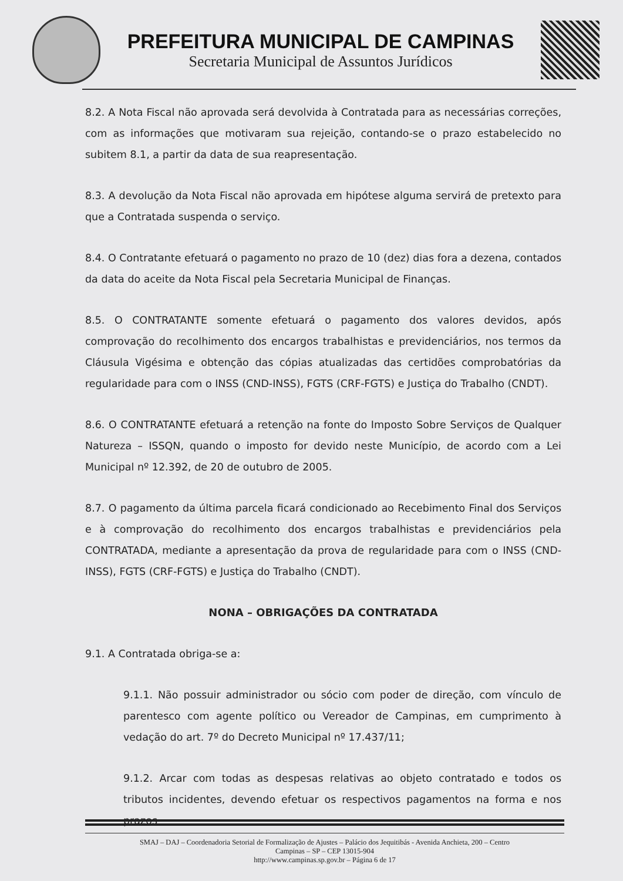PREFEITURA MUNICIPAL DE CAMPINAS
Secretaria Municipal de Assuntos Jurídicos
8.2. A Nota Fiscal não aprovada será devolvida à Contratada para as necessárias correções, com as informações que motivaram sua rejeição, contando-se o prazo estabelecido no subitem 8.1, a partir da data de sua reapresentação.
8.3. A devolução da Nota Fiscal não aprovada em hipótese alguma servirá de pretexto para que a Contratada suspenda o serviço.
8.4. O Contratante efetuará o pagamento no prazo de 10 (dez) dias fora a dezena, contados da data do aceite da Nota Fiscal pela Secretaria Municipal de Finanças.
8.5. O CONTRATANTE somente efetuará o pagamento dos valores devidos, após comprovação do recolhimento dos encargos trabalhistas e previdenciários, nos termos da Cláusula Vigésima e obtenção das cópias atualizadas das certidões comprobatórias da regularidade para com o INSS (CND-INSS), FGTS (CRF-FGTS) e Justiça do Trabalho (CNDT).
8.6. O CONTRATANTE efetuará a retenção na fonte do Imposto Sobre Serviços de Qualquer Natureza – ISSQN, quando o imposto for devido neste Município, de acordo com a Lei Municipal nº 12.392, de 20 de outubro de 2005.
8.7. O pagamento da última parcela ficará condicionado ao Recebimento Final dos Serviços e à comprovação do recolhimento dos encargos trabalhistas e previdenciários pela CONTRATADA, mediante a apresentação da prova de regularidade para com o INSS (CND-INSS), FGTS (CRF-FGTS) e Justiça do Trabalho (CNDT).
NONA – OBRIGAÇÕES DA CONTRATADA
9.1. A Contratada obriga-se a:
9.1.1. Não possuir administrador ou sócio com poder de direção, com vínculo de parentesco com agente político ou Vereador de Campinas, em cumprimento à vedação do art. 7º do Decreto Municipal nº 17.437/11;
9.1.2. Arcar com todas as despesas relativas ao objeto contratado e todos os tributos incidentes, devendo efetuar os respectivos pagamentos na forma e nos prazos
SMAJ – DAJ – Coordenadoria Setorial de Formalização de Ajustes – Palácio dos Jequitibás - Avenida Anchieta, 200 – Centro
Campinas – SP – CEP 13015-904
http://www.campinas.sp.gov.br – Página 6 de 17